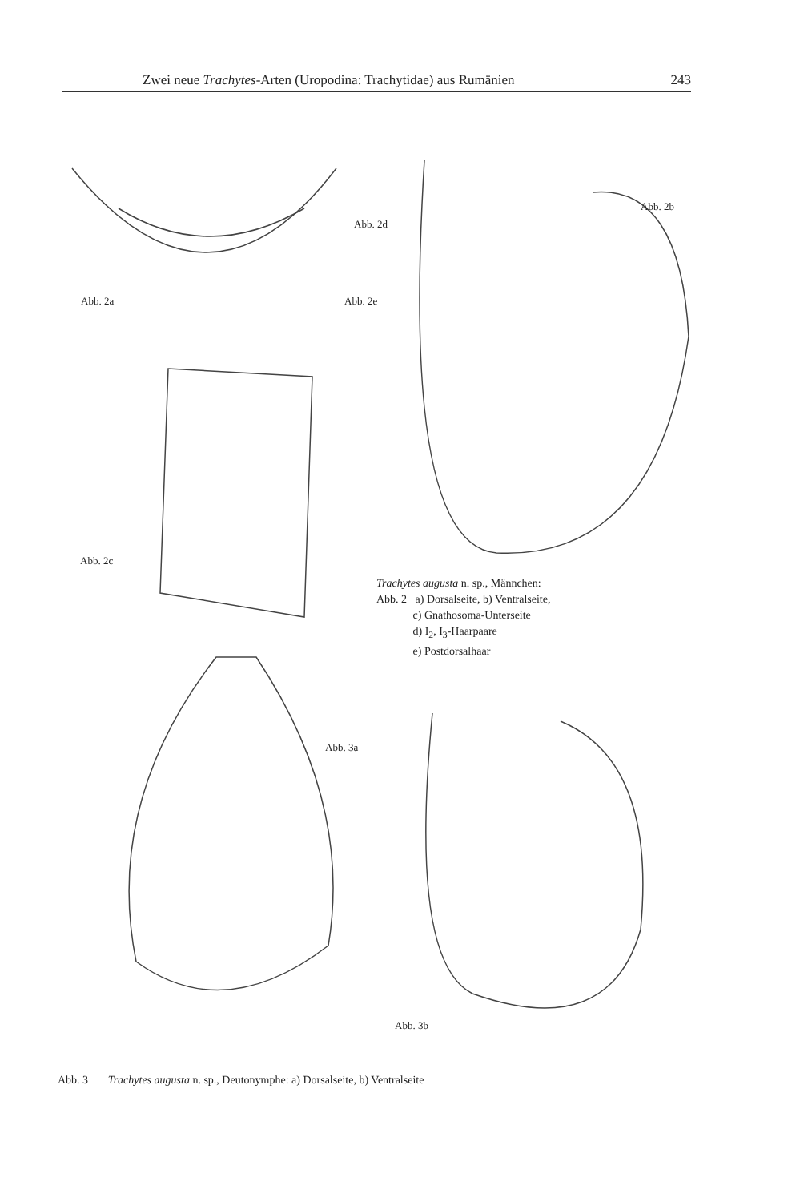Zwei neue Trachytes-Arten (Uropodina: Trachytidae) aus Rumänien 243
Abb. 2d
Abb. 2a Abb. 2e
Abb. 2b
Abb. 2c
Abb. 3a
Abb. 3b
Trachytes augusta n. sp., Männchen:
Abb. 2 a) Dorsalseite, b) Ventralseite,
c) Gnathosoma-Unterseite
d) I<sub>2</sub>, I<sub>3</sub>-Haarpaare
e) Postdorsalhaar
Abb. 3 Trachytes augusta n. sp., Deutonymphe: a) Dorsalseite, b) Ventralseite